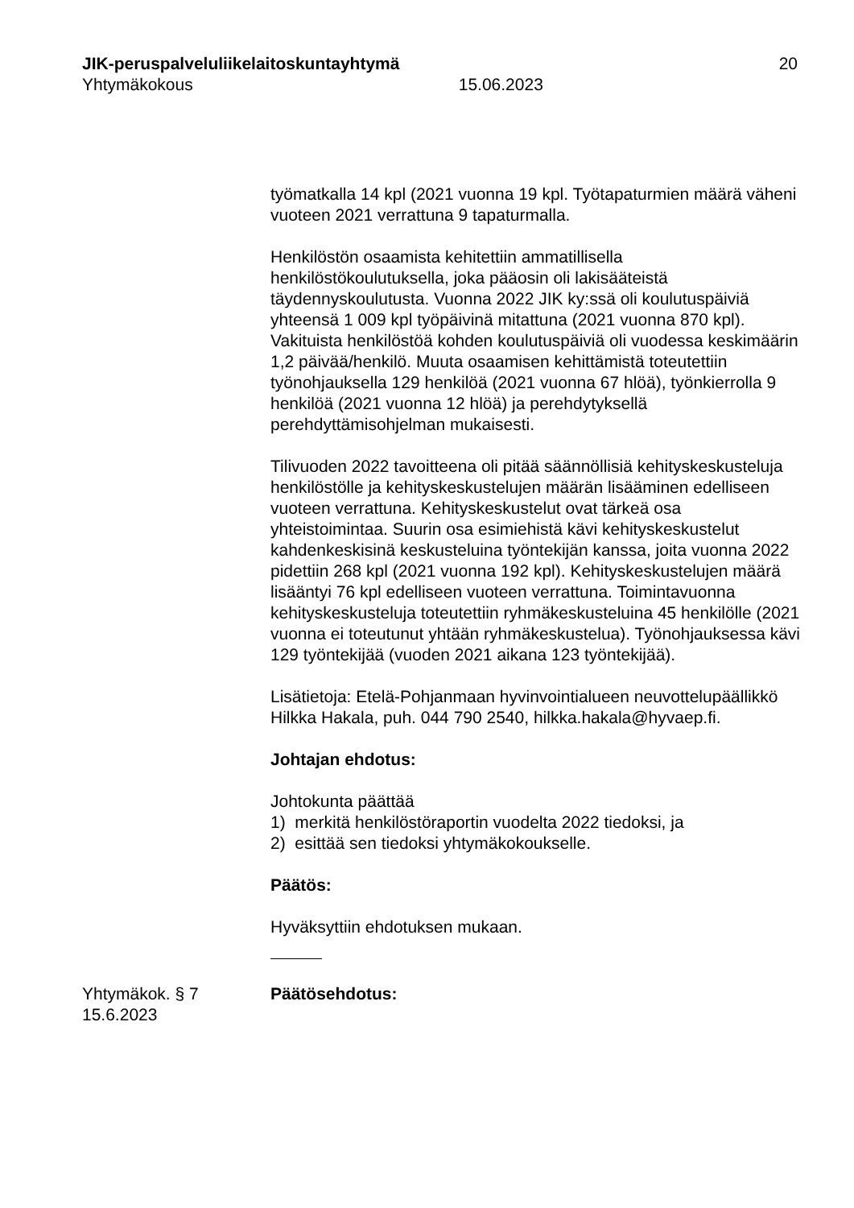JIK-peruspalveluliikelaitoskuntayhtymä 20
Yhtymäkokous 15.06.2023
työmatkalla 14 kpl (2021 vuonna 19 kpl. Työtapaturmien määrä väheni vuoteen 2021 verrattuna 9 tapaturmalla.
Henkilöstön osaamista kehitettiin ammatillisella henkilöstökoulutuksella, joka pääosin oli lakisääteistä täydennyskoulutusta. Vuonna 2022 JIK ky:ssä oli koulutuspäiviä yhteensä 1 009 kpl työpäivinä mitattuna (2021 vuonna 870 kpl). Vakituista henkilöstöä kohden koulutuspäiviä oli vuodessa keskimäärin 1,2 päivää/henkilö. Muuta osaamisen kehittämistä toteutettiin työnohjauksella 129 henkilöä (2021 vuonna 67 hlöä), työnkierrolla 9 henkilöä (2021 vuonna 12 hlöä) ja perehdytyksellä perehdyttämisohjelman mukaisesti.
Tilivuoden 2022 tavoitteena oli pitää säännöllisiä kehityskeskusteluja henkilöstölle ja kehityskeskustelujen määrän lisääminen edelliseen vuoteen verrattuna. Kehityskeskustelut ovat tärkeä osa yhteistoimintaa. Suurin osa esimiehistä kävi kehityskeskustelut kahdenkeskisinä keskusteluina työntekijän kanssa, joita vuonna 2022 pidettiin 268 kpl (2021 vuonna 192 kpl). Kehityskeskustelujen määrä lisääntyi 76 kpl edelliseen vuoteen verrattuna. Toimintavuonna kehityskeskusteluja toteutettiin ryhmäkeskusteluina 45 henkilölle (2021 vuonna ei toteutunut yhtään ryhmäkeskustelua). Työnohjauksessa kävi 129 työntekijää (vuoden 2021 aikana 123 työntekijää).
Lisätietoja: Etelä-Pohjanmaan hyvinvointialueen neuvottelupäällikkö Hilkka Hakala, puh. 044 790 2540, hilkka.hakala@hyvaep.fi.
Johtajan ehdotus:
Johtokunta päättää
1) merkitä henkilöstöraportin vuodelta 2022 tiedoksi, ja
2) esittää sen tiedoksi yhtymäkokoukselle.
Päätös:
Hyväksyttiin ehdotuksen mukaan.
Yhtymäkok. § 7
15.6.2023
Päätösehdotus: